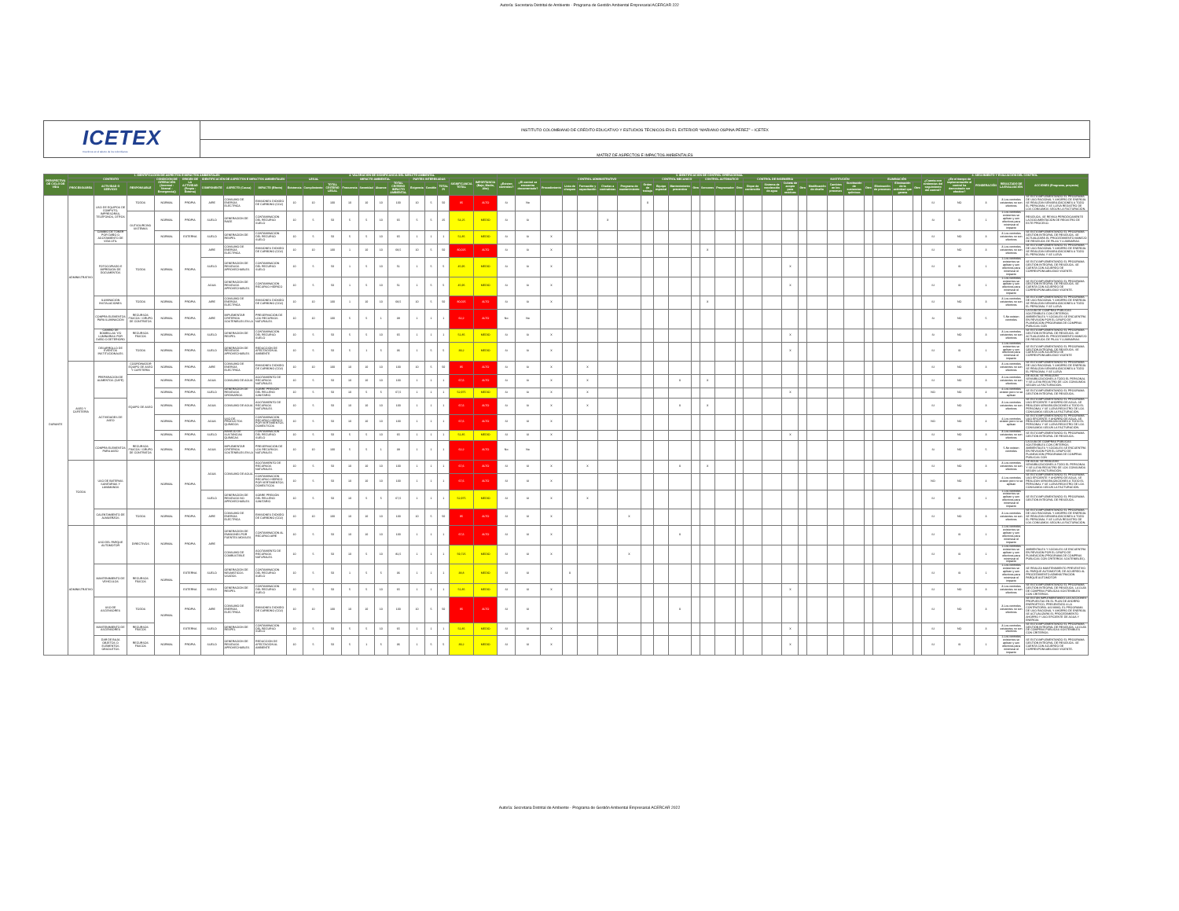Autoría: Secretaria Distrital de Ambiente - Programa de Gestión Ambiental Empresarial ACERCAR 222
ICETEX
Invertimos en el talento de los colombianos
INSTITUTO COLOMBIANO DE CRÉDITO EDUCATIVO Y ESTUDIOS TÉCNICOS EN EL EXTERIOR “MARIANO OSPINA PÉREZ” – ICETEX
MATRIZ DE ASPECTOS E IMPACTOS AMBIENTALES
| PERSPECTIVA DE CICLO DE VIDA | 1. IDENTIFICACION DE ASPECTOS E IMPACTOS AMBIENTALES | | | | | | | | 2. VALORACION DE SIGNIFICANCIA DEL IMPACTO AMBIENTAL | | | | | | | | | | | | 3. IDENTIFICACION DE CONTROL OPERACIONAL | | | | | | | | | | | | | | | | | | | | | | | | | 4. SEGUIMIENTO Y EVALUACION DEL CONTROL | | | | |
| --- | --- | --- | --- | --- | --- | --- | --- | --- | --- | --- | --- | --- | --- | --- | --- | --- | --- | --- | --- | --- | --- | --- | --- | --- | --- | --- | --- | --- | --- | --- | --- | --- | --- | --- | --- | --- | --- | --- | --- | --- | --- | --- | --- | --- | --- | --- | --- | --- | --- | --- |
| | CONTEXTO | | | CONDICION DE OPERACIÓN (Anormal - Normal - Emergencia)) | ORIGEN DE LA ACTIVIDAD (Propia - Externa) | IDENTIFICACIÓN DE ASPECTOS E IMPACTOS AMBIENTALES | | | LEGAL | | | IMPACTO AMBIENTAL | | | | PARTES INTERESADAS | | | SIGNIFICANCIA TOTAL | IMPORTANCIA (Bajo, Medio, Alto) | ¿Existen controles? | ¿El control se encuentra documentado? | CONTROL ADMINISTRATIVO | | | | | | CONTROL MECANICO | | | CONTROL AUTOMATICO | | | CONTROL DE INGENIERIA | | | | SUSTITUCIÓN | | | | ELIMINACIÓN | | | ¿Cuenta con evidencias del seguimiento del control? | ¿En el tiempo de implementación el control ha demostrado ser efectivo? | PONDERACIÓN | RESULTADO DE LA EVALUACIÓN | ACCIONES (Programa, proyecto) |
| | PROCESO/AREA | ACTIVIDAD O SERVICIO | RESPONSABLE | | | COMPONENTE | ASPECTO (Causa) | IMPACTO (Efecto) | Existencia | Cumplimiento | TOTAL CRITERIO LEGAL | Frecuencia | Severidad | Alcance | TOTAL CRITERIO IMPACTO AMBIENTAL | Exigencia | Gestión | TOTAL PI | | | | | Procedimiento | Lista de chequeo | Formación y capacitación | Charlas a contratistas | Programa de mantenimiento | Orden de trabajo | Equipo especial | Mantenimiento preventivo | Otro | Sensores | Programador | Otro | Dique de contención | Sistema de recolección de agua | Cubeta de acopio para residuos | Otro | Modificación de diseño | Cambios en los procesos | Sustitución de sustancias químicas | Otro | Eliminación de procesos | Eliminación de la actividad que genera | Otro | | | | | |
| DURANTE | ADMINISTRATIVO | USO DE EQUIPOS DE COMPUTO, IMPRESORAS, TELÉFONOS, OTROS | TODOS | NORMAL | PROPIA | AIRE | CONSUMO DE ENERGÍA ELÉCTRICA | EMISIONES DIÓXIDO DE CARBONO (CO2) | 10 | 10 | 100 | 10 | 10 | 10 | 100 | 10 | 5 | 50 | 95 | ALTO | Si | No | | | | | | X | | | | | | | | | | | | | | | | | | SI | NO | 3 | 3-Los controles existentes no son efectivos | SE ESTÁ IMPLEMENTANDO EL PROGRAMA DE USO RACIONAL Y AHORRO DE ENERGÍA. SE REALIZAN SENSIBILIZACIONES A TODO EL PERSONAL Y SE LLEVA REGISTRO DE LOS CONSUMOS SEGÚN LA FACTURACIÓN. |
| | | | OUTSOURCING SISTEMAS | NORMAL | PROPIA | SUELO | GENERACIÓN DE RAEE | CONTAMINACIÓN DEL RECURSO SUELO | 10 | 5 | 50 | 5 | 5 | 10 | 65 | 5 | 5 | 25 | 54,25 | MEDIO | Si | Si | | | | X | | | | | | | | | | | | | | | | | | | | Si | Si | 1 | 1-Los controles existentes se aplican y son efectivos para minimizar el impacto | RESIDUOS. SE REVISA PERIÓDICAMENTE LA DOCUMENTACIÓN DE REGISTRO DE ESTE PROCESO. |
| | | CAMBIO DE TONER POR DAÑO O AGOTAMIENTO DE VIDA ÚTIL | | NORMAL | EXTERNA | SUELO | GENERACIÓN DE RESPEL | CONTAMINACIÓN DEL RECURSO SUELO | 10 | 5 | 50 | 5 | 5 | 10 | 65 | 1 | 1 | 1 | 51,85 | MEDIO | Si | Si | X | | | | | | | | | | | | | | | | | | | | | | | SI | NO | 3 | 3-Los controles existentes no son efectivos | SE ESTÁ IMPLEMENTANDO EL PROGRAMA GESTIÓN INTEGRAL DE RESIDUOS. SE ACTUALIZARÁ EL PROCEDIMIENTO MANEJO DE RESIDUOS DE PILAS Y LUMINARIAS |
| | | FOTOCOPIADO E IMPRESIÓN DE DOCUMENTOS | TODOS | NORMAL | PROPIA | AIRE | CONSUMO DE ENERGÍA ELÉCTRICA | EMISIONES DIÓXIDO DE CARBONO (CO2) | 10 | 10 | 100 | 1 | 10 | 10 | 68,5 | 10 | 5 | 50 | 80,025 | ALTO | Si | Si | X | | | | | | | | | X | | | | | | | | | | | | | | SI | NO | 3 | 3-Los controles existentes no son efectivos | SE ESTÁ IMPLEMENTANDO EL PROGRAMA DE USO RACIONAL Y AHORRO DE ENERGÍA. SE REALIZAN SENSIBILIZACIONES A TODO EL PERSONAL Y SE LLEVA |
| | | | | | | SUELO | GENERACIÓN DE RESIDUOS APROVECHABLES | CONTAMINACIÓN DEL RECURSO SUELO | 10 | 5 | 50 | 1 | 5 | 10 | 51 | 1 | 5 | 5 | 45,95 | MEDIO | Si | Si | X | | | | | | | | | | | | | | X | | | | | | | | | SI | SI | 1 | 1-Los controles existentes se aplican y son efectivos para minimizar el impacto | SE ESTÁ IMPLEMENTANDO EL PROGRAMA GESTIÓN INTEGRAL DE RESIDUOS. SE CUENTA CON ACUERDO DE CORRESPONSABILIDAD VIGENTE. |
| | | | | | | AGUA | GENERACIÓN DE RESIDUOS APROVECHABLES | CONTAMINACIÓN RECURSO HÍDRICO | 10 | 5 | 50 | 1 | 5 | 10 | 51 | 1 | 5 | 5 | 45,95 | MEDIO | Si | Si | X | | | | | | | | | | | | | | X | | | | | | | | | SI | SI | 1 | 1-Los controles existentes se aplican y son efectivos para minimizar el impacto | SE ESTÁ IMPLEMENTANDO EL PROGRAMA GESTIÓN INTEGRAL DE RESIDUOS. SE CUENTA CON ACUERDO DE CORRESPONSABILIDAD VIGENTE. |
| | | ILUMINACIÓN INSTALACIONES | TODOS | NORMAL | PROPIA | AIRE | CONSUMO DE ENERGÍA ELÉCTRICA | EMISIONES DIÓXIDO DE CARBONO (CO2) | 10 | 10 | 100 | 1 | 10 | 10 | 68,5 | 10 | 5 | 50 | 80,025 | ALTO | Si | Si | X | | | | | | | | | X | | | | | | | | | | | | | | SI | NO | 3 | 3-Los controles existentes no son efectivos | SE ESTÁ IMPLEMENTANDO EL PROGRAMA DE USO RACIONAL Y AHORRO DE ENERGÍA. SE REALIZAN SENSIBILIZACIONES A TODO EL PERSONAL Y SE LLEVA |
| | | COMPRA ELEMENTOS PARA ILUMINACIÓN | RECURSOS FÍSICOS / GRUPO DE CONTRATOS | NORMAL | PROPIA | AIRE | IMPLEMENTAR CRITERIOS SOSTENIBLES EN LA | PRESERVACIÓN DE LOS RECURSOS NATURALES | 10 | 10 | 100 | 5 | 5 | 1 | 38 | 1 | 1 | 1 | 62,2 | ALTO | No | No | | | | | | | | | | | | | | | | | | | | | | | | Si | NO | 5 | 5-No existen controles | LA GUÍA DE COMPRAS PÚBLICAS SOSTENIBLES CON CRITERIOS AMBIENTALES Y SOCIALES SE ENCUENTRA EN REVISIÓN POR EL GRUPO DE PLANEACIÓN (PROGRAMA DE COMPRAS PÚBLICAS CON |
| | | CAMBIO DE BOMBILLAS Y/O LUMINARIAS POR DAÑO O DETERIORO | RECURSOS FÍSICOS | NORMAL | PROPIA | SUELO | GENERACIÓN DE RESPEL | CONTAMINACIÓN DEL RECURSO SUELO | 10 | 5 | 50 | 5 | 5 | 10 | 65 | 1 | 1 | 1 | 51,85 | MEDIO | Si | Si | X | | | | | | | | | | | | | | X | | | | | | | | | Si | NO | 3 | 3-Los controles existentes no son efectivos | SE ESTÁ IMPLEMENTANDO EL PROGRAMA GESTIÓN INTEGRAL DE RESIDUOS. SE ACTUALIZARÁ EL PROCEDIMIENTO MANEJO DE RESIDUOS DE PILAS Y LUMINARIAS |
| | | DESARROLLO DE EVENTOS INSTITUCIONALES | TODOS | NORMAL | PROPIA | SUELO | GENERACIÓN DE RESIDUOS APROVECHABLES | REDUCCIÓN DE AFECTACIÓN AL AMBIENTE | 10 | 5 | 50 | 5 | 1 | 5 | 36 | 1 | 5 | 5 | 39,2 | MEDIO | Si | Si | X | | | | | | | | | | | | | | X | | | | | | | | | SI | SI | 1 | 1-Los controles existentes se aplican y son efectivos para minimizar el impacto | SE ESTÁ IMPLEMENTANDO EL PROGRAMA GESTIÓN INTEGRAL DE RESIDUOS. SE CUENTA CON ACUERDO DE CORRESPONSABILIDAD VIGENTE |
| | ASEO Y CAFETERÍA | PREPARACIÓN DE ALIMENTOS (CAFÉ) | COORDINADOR EQUIPO DE ASEO Y CAFETERÍA | NORMAL | PROPIA | AIRE | CONSUMO DE ENERGÍA ELÉCTRICA | EMISIONES DIÓXIDO DE CARBONO (CO2) | 10 | 10 | 100 | 10 | 10 | 10 | 100 | 10 | 5 | 50 | 95 | ALTO | Si | Si | X | | X | | | | | | | | | | | | | | | | | | | | | SI | NO | 3 | 3-Los controles existentes no son efectivos | SE ESTÁ IMPLEMENTANDO EL PROGRAMA DE USO RACIONAL Y AHORRO DE ENERGÍA. SE REALIZAN SENSIBILIZACIONES A TODO EL PERSONAL Y SE LLEVA |
| | | | EQUIPO DE ASEO | NORMAL | PROPIA | AGUA | CONSUMO DE AGUA | AGOTAMIENTO DE RECURSOS NATURALES | 10 | 5 | 50 | 10 | 10 | 10 | 100 | 1 | 1 | 1 | 67,6 | ALTO | Si | Si | X | | X | | | | | X | | X | | | | | | | | | | | | | | SI | NO | 3 | 3-Los controles existentes no son efectivos | DE AGUA. SE REALIZAN SENSIBILIZACIONES A TODO EL PERSONAL Y SE LLEVA REGISTRO DE LOS CONSUMOS SEGÚN LA FACTURACIÓN. |
| | | | | NORMAL | PROPIA | SUELO | GENERACIÓN DE RESIDUOS ORDINARIOS | SOBRE PRESIÓN DEL RELLENO SANITARIO | 10 | 5 | 50 | 10 | 5 | 5 | 67,5 | 1 | 1 | 1 | 52,975 | MEDIO | Si | Si | X | | X | | | | | | | | | | | | X | | | | | | | | | NO | NO | 4 | 4-Los controles existen pero no se aplican | SE ESTÁ IMPLEMENTANDO EL PROGRAMA GESTIÓN INTEGRAL DE RESIDUOS. |
| | | ACTIVIDADES DE ASEO | | NORMAL | PROPIA | AGUA | CONSUMO DE AGUA | AGOTAMIENTO DE RECURSOS NATURALES | 10 | 5 | 50 | 10 | 10 | 10 | 100 | 1 | 1 | 1 | 67,6 | ALTO | Si | Si | X | | X | | | | | X | | X | | | | | | | | | | | | | | SI | NO | 3 | 3-Los controles existentes no son efectivos | SE ESTÁ IMPLEMENTANDO EL PROGRAMA USO EFICIENTE Y AHORRO DE AGUA. SE REALIZAN SENSIBILIZACIONES A TODO EL PERSONAL Y SE LLEVA REGISTRO DE LOS CONSUMOS SEGÚN LA FACTURACIÓN. |
| | | | | NORMAL | PROPIA | AGUA | USO DE PRODUCTOS QUÍMICOS | CONTAMINACIÓN RECURSO HÍDRICO POR VERTIMIENTOS DOMÉSTICOS | 10 | 5 | 50 | 10 | 10 | 10 | 100 | 1 | 1 | 1 | 67,6 | ALTO | SI | SI | X | | | | | | | | | | | | | | | | | | | | | | | NO | NO | 4 | 4-Los controles existen pero no se aplican | SE ESTÁ IMPLEMENTANDO EL PROGRAMA USO EFICIENTE Y AHORRO DE AGUA. SE REALIZAN SENSIBILIZACIONES A TODO EL PERSONAL Y SE LLEVA REGISTRO DE LOS CONSUMOS SEGÚN LA FACTURACIÓN. |
| | | | | NORMAL | PROPIA | SUELO | MANEJO DE SUSTANCIAS QUÍMICAS | CONTAMINACIÓN DEL RECURSO SUELO | 10 | 5 | 50 | 5 | 5 | 10 | 65 | 1 | 1 | 1 | 51,85 | MEDIO | SI | SI | X | | | | | | | | | | | | | | X | | | | | | | | | SI | NO | 3 | 3-Los controles existentes no son efectivos | SE ESTÁ IMPLEMENTANDO EL PROGRAMA GESTIÓN INTEGRAL DE RESIDUOS. |
| | | COMPRA ELEMENTOS PARA ASEO | RECURSOS FÍSICOS / GRUPO DE CONTRATOS | NORMAL | PROPIA | AGUA | IMPLEMENTAR CRITERIOS SOSTENIBLES EN LA | PRESERVACIÓN DE LOS RECURSOS NATURALES | 10 | 10 | 100 | 5 | 5 | 1 | 38 | 1 | 1 | 1 | 62,2 | ALTO | No | No | | | | | | | | | | | | | | | | | | | | | | | | Si | NO | 5 | 5-No existen controles | LA GUÍA DE COMPRAS PÚBLICAS SOSTENIBLES CON CRITERIOS AMBIENTALES Y SOCIALES SE ENCUENTRA EN REVISIÓN POR EL GRUPO DE PLANEACIÓN (PROGRAMA DE COMPRAS PÚBLICAS CON |
| | TODOS | USO DE BATERIAS SANITARIAS Y LAVAMANOS | | NORMAL | PROPIA | AGUA | CONSUMO DE AGUA | AGOTAMIENTO DE RECURSOS NATURALES | 10 | 5 | 50 | 10 | 10 | 10 | 100 | 1 | 1 | 1 | 67,6 | ALTO | SI | SI | X | | X | | | | | X | | X | | | | | | | | | | | | | | SI | NO | 3 | 3-Los controles existentes no son efectivos | DE AGUA. SE REALIZAN SENSIBILIZACIONES A TODO EL PERSONAL Y SE LLEVA REGISTRO DE LOS CONSUMOS SEGÚN LA FACTURACIÓN. |
| | | | | | | | | CONTAMINACIÓN RECURSO HÍDRICO POR VERTIMIENTOS DOMÉSTICOS | 10 | 5 | 50 | 10 | 10 | 10 | 100 | 1 | 1 | 1 | 67,6 | ALTO | SI | SI | X | | | | | | | | | | | | | | | | | | | | | | | NO | NO | 4 | 4-Los controles existen pero no se aplican | SE ESTÁ IMPLEMENTANDO EL PROGRAMA USO EFICIENTE Y AHORRO DE AGUA. SE REALIZAN SENSIBILIZACIONES A TODO EL PERSONAL Y SE LLEVA REGISTRO DE LOS CONSUMOS SEGÚN LA FACTURACIÓN. |
| | | | | | | SUELO | GENERACIÓN DE RESIDUOS NO APROVECHABLES | SOBRE PRESIÓN DEL RELLENO SANITARIO | 10 | 5 | 50 | 10 | 5 | 5 | 67,5 | 1 | 1 | 1 | 52,975 | MEDIO | SI | SI | X | | X | | | | | | | | | | | | | | | | | | | | | SI | SI | 1 | 1-Los controles existentes se aplican y son efectivos para minimizar el impacto | SE ESTÁ IMPLEMENTANDO EL PROGRAMA GESTIÓN INTEGRAL DE RESIDUOS. |
| | | CALENTAMIENTO DE ALMUERZOS | TODOS | NORMAL | PROPIA | AIRE | CONSUMO DE ENERGÍA ELÉCTRICA | EMISIONES DIÓXIDO DE CARBONO (CO2) | 10 | 10 | 100 | 10 | 10 | 10 | 100 | 10 | 5 | 50 | 95 | ALTO | SI | SI | X | | | | X | | | | | | | | | | | | | | | | | | | SI | NO | 3 | 3-Los controles existentes no son efectivos | SE ESTÁ IMPLEMENTANDO EL PROGRAMA DE USO RACIONAL Y AHORRO DE ENERGÍA. SE REALIZAN SENSIBILIZACIONES A TODO EL PERSONAL Y SE LLEVA REGISTRO DE LOS CONSUMOS SEGÚN LA FACTURACIÓN. |
| | ADMINISTRATIVO | USO DEL PARQUE AUTOMOTOR | DIRECTIVOS | NORMAL | PROPIA | AIRE | GENERACIÓN DE EMISIONES POR FUENTES MÓVILES | CONTAMINACIÓN AL RECURSO AIRE | 10 | 5 | 50 | 10 | 10 | 10 | 100 | 1 | 1 | 1 | 67,6 | ALTO | SI | SI | X | | | | | | | X | | | | | | | | | | | | | | | | SI | SI | 1 | 1-Los controles existentes se aplican y son efectivos para minimizar el impacto | |
| | | | | | | | CONSUMO DE COMBUSTIBLE | AGOTAMIENTO DE RECURSOS NATURALES | 10 | 5 | 50 | 10 | 5 | 10 | 82,5 | 1 | 1 | 1 | 59,725 | MEDIO | SI | SI | X | | | | X | | | | | | | | | | | | | | | | | | | SI | SI | 1 | 1-Los controles existentes se aplican y son efectivos para minimizar el impacto | AMBIENTALES Y SOCIALES SE ENCUENTRA EN REVISIÓN POR EL GRUPO DE PLANEACIÓN (PROGRAMA DE COMPRAS PÚBLICAS CON CRITERIOS SOSTENIBLES). |
| | | MANTENIMIENTO DE VEHÍCULOS | RECURSOS FÍSICOS | NORMAL | EXTERNA | SUELO | GENERACIÓN DE NEUMÁTICOS USADOS | CONTAMINACIÓN DEL RECURSO SUELO | 10 | 5 | 50 | 1 | 5 | 5 | 36 | 1 | 1 | 1 | 38,8 | MEDIO | SI | SI | | X | | | | | | | | | | | | | | | | | | | | | | SI | SI | 1 | 1-Los controles existentes se aplican y son efectivos para minimizar el impacto | SE REALIZA MANTENIMIENTO PREVENTIVO AL PARQUE AUTOMOTOR, DE ACUERDO AL PROCEDIMIENTO ADMINISTRACIÓN PARQUE AUTOMOTOR |
| | | | | | EXTERNA | SUELO | GENERACIÓN DE RESPEL | CONTAMINACIÓN DEL RECURSO SUELO | 10 | 5 | 50 | 5 | 5 | 10 | 65 | 1 | 1 | 1 | 51,85 | MEDIO | SI | SI | X | | | | | | | | | | | | | | X | | | | | | | | | SI | NO | 3 | 3-Los controles existentes no son efectivos | SE ESTÁ IMPLEMENTANDO EL PROGRAMA GESTIÓN INTEGRAL DE RESIDUOS. LA GUÍA DE COMPRAS PÚBLICAS SOSTENIBLES CON CRITERIOS |
| | | USO DE ASCENSORES | TODOS | NORMAL | PROPIA | AIRE | CONSUMO DE ENERGÍA ELÉCTRICA | EMISIONES DIÓXIDO DE CARBONO (CO2) | 10 | 10 | 100 | 10 | 10 | 10 | 100 | 10 | 5 | 50 | 95 | ALTO | SI | SI | | | | | | | | X | | | | | | | | | | | | | | | | SI | NO | 3 | 3-Los controles existentes no son efectivos | SE ESTÁN IMPLEMENTANDO LAS ACCIONES PROPUESTAS EN EL PLAN DE AHORRO ENERGÉTICO, PRESENTADO A LA CONTRATORÍA. ASÍ MIMO, EL PROGRAMA DE USO RACIONAL Y AHORRO DE ENERGÍA. SE ACTUALIZARÁ EL PROCEDIMIENTO AHORRO Y USO EFICIENTE DE AGUA Y ENERGÍA |
| | | MANTENIMIENTO DE ASCENSORES | RECURSOS FÍSICOS | | EXTERNA | SUELO | GENERACIÓN DE RESPEL | CONTAMINACIÓN DEL RECURSO SUELO | 10 | 5 | 50 | 5 | 5 | 10 | 65 | 1 | 1 | 1 | 51,85 | MEDIO | SI | SI | X | | | | | | | | | | | | | | X | | | | | | | | | SI | NO | 3 | 3-Los controles existentes no son efectivos | SE ESTÁ IMPLEMENTANDO EL PROGRAMA GESTIÓN INTEGRAL DE RESIDUOS. LA GUÍA DE COMPRAS PÚBLICAS SOSTENIBLES CON CRITERIOS |
| | | DAR DE BAJA OBJETOS O ELEMENTOS OBSOLETOS | RECURSOS FÍSICOS | NORMAL | PROPIA | SUELO | GENERACIÓN DE RESIDUOS APROVECHABLES | REDUCCIÓN DE AFECTACIÓN AL AMBIENTE | 10 | 5 | 50 | 5 | 1 | 5 | 36 | 1 | 5 | 5 | 39,2 | MEDIO | SI | SI | X | | | | | | | | | | | | | | X | | | | | | | | | SI | SI | 1 | 1-Los controles existentes se aplican y son efectivos para minimizar el impacto | SE ESTÁ IMPLEMENTANDO EL PROGRAMA GESTIÓN INTEGRAL DE RESIDUOS. SE CUENTA CON ACUERDO DE CORRESPONSABILIDAD VIGENTE. |
Autoría: Secretaria Distrital de Ambiente - Programa de Gestión Ambiental Empresarial ACERCAR 2022